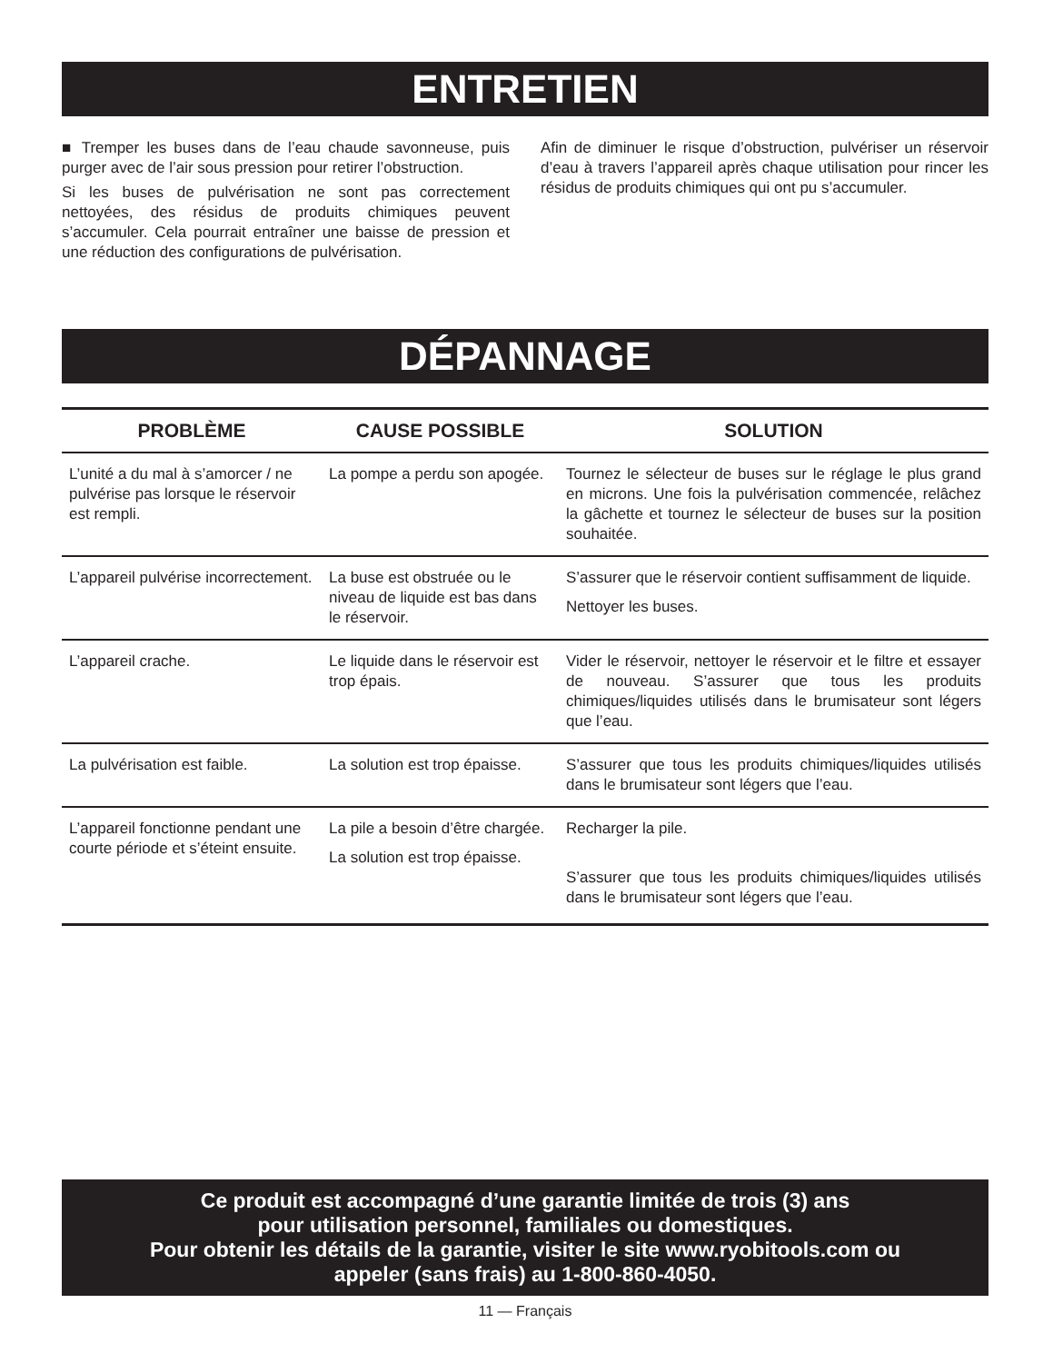ENTRETIEN
■ Tremper les buses dans de l’eau chaude savonneuse, puis purger avec de l’air sous pression pour retirer l’obstruction.
Si les buses de pulvérisation ne sont pas correctement nettoyées, des résidus de produits chimiques peuvent s’accumuler. Cela pourrait entraîner une baisse de pression et une réduction des configurations de pulvérisation.
Afin de diminuer le risque d’obstruction, pulvériser un réservoir d’eau à travers l’appareil après chaque utilisation pour rincer les résidus de produits chimiques qui ont pu s’accumuler.
DÉPANNAGE
| PROBLÈME | CAUSE POSSIBLE | SOLUTION |
| --- | --- | --- |
| L’unité a du mal à s’amorcer / ne pulvérise pas lorsque le réservoir est rempli. | La pompe a perdu son apogée. | Tournez le sélecteur de buses sur le réglage le plus grand en microns. Une fois la pulvérisation commencée, relâchez la gâchette et tournez le sélecteur de buses sur la position souhaitée. |
| L’appareil pulvérise incorrectement. | La buse est obstruée ou le niveau de liquide est bas dans le réservoir. | S’assurer que le réservoir contient suffisamment de liquide. Nettoyer les buses. |
| L’appareil crache. | Le liquide dans le réservoir est trop épais. | Vider le réservoir, nettoyer le réservoir et le filtre et essayer de nouveau. S’assurer que tous les produits chimiques/liquides utilisés dans le brumisateur sont légers que l’eau. |
| La pulvérisation est faible. | La solution est trop épaisse. | S’assurer que tous les produits chimiques/liquides utilisés dans le brumisateur sont légers que l’eau. |
| L’appareil fonctionne pendant une courte période et s’éteint ensuite. | La pile a besoin d’être chargée. La solution est trop épaisse. | Recharger la pile. S’assurer que tous les produits chimiques/liquides utilisés dans le brumisateur sont légers que l’eau. |
Ce produit est accompagné d’une garantie limitée de trois (3) ans
pour utilisation personnel, familiales ou domestiques.
Pour obtenir les détails de la garantie, visiter le site www.ryobitools.com ou
appeler (sans frais) au 1-800-860-4050.
11 — Français